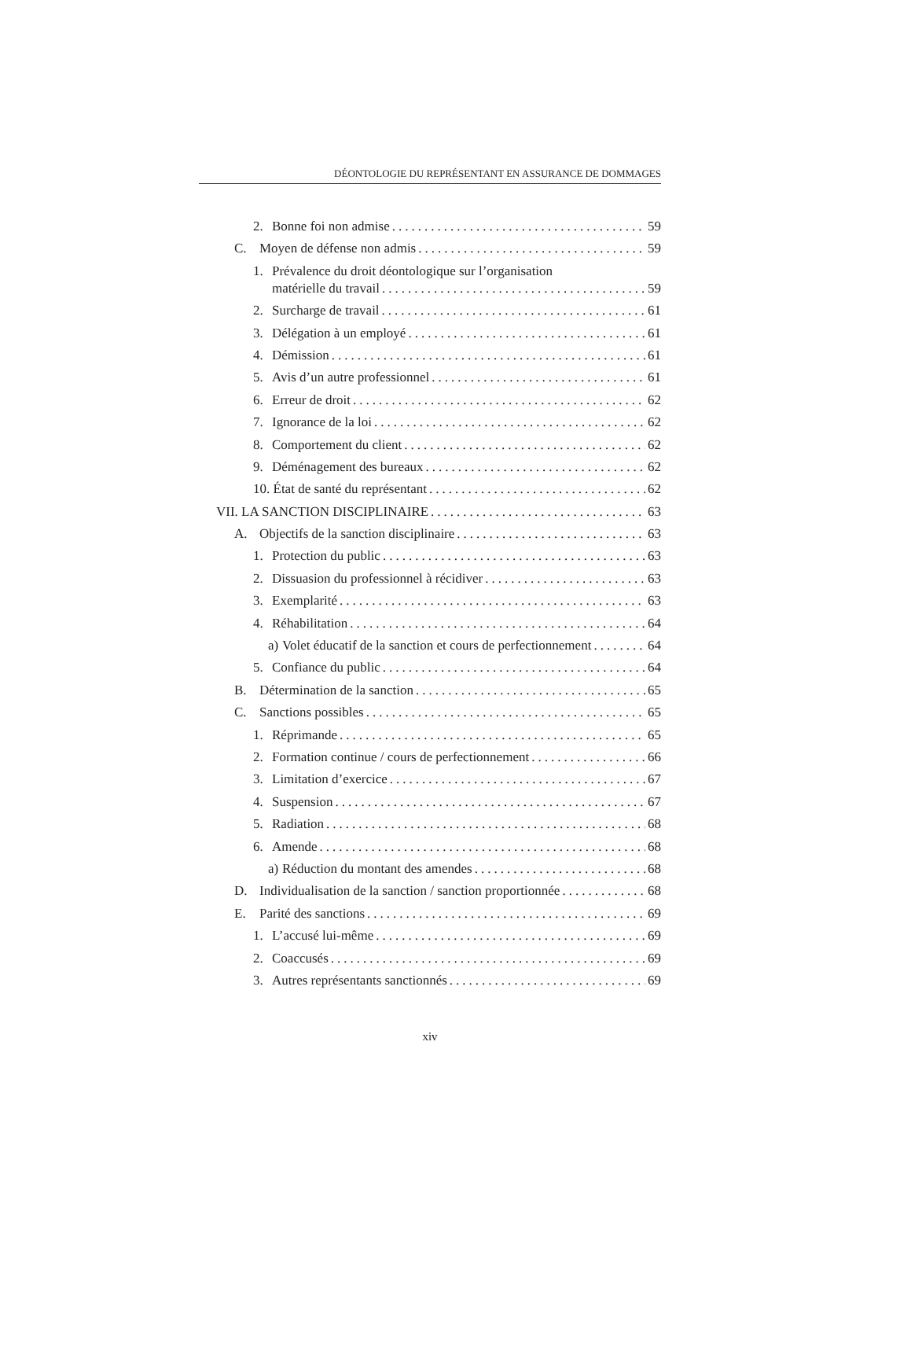DÉONTOLOGIE DU REPRÉSENTANT EN ASSURANCE DE DOMMAGES
2. Bonne foi non admise 59
C. Moyen de défense non admis 59
1. Prévalence du droit déontologique sur l’organisation
matérielle du travail 59
2. Surcharge de travail 61
3. Délégation à un employé 61
4. Démission 61
5. Avis d’un autre professionnel 61
6. Erreur de droit 62
7. Ignorance de la loi 62
8. Comportement du client 62
9. Déménagement des bureaux 62
10. État de santé du représentant 62
VII. LA SANCTION DISCIPLINAIRE 63
A. Objectifs de la sanction disciplinaire 63
1. Protection du public 63
2. Dissuasion du professionnel à récidiver 63
3. Exemplarité 63
4. Réhabilitation 64
a) Volet éducatif de la sanction et cours de perfectionnement 64
5. Confiance du public 64
B. Détermination de la sanction 65
C. Sanctions possibles 65
1. Réprimande 65
2. Formation continue / cours de perfectionnement 66
3. Limitation d’exercice 67
4. Suspension 67
5. Radiation 68
6. Amende 68
a) Réduction du montant des amendes 68
D. Individualisation de la sanction / sanction proportionnée 68
E. Parité des sanctions 69
1. L’accusé lui-même 69
2. Coaccusés 69
3. Autres représentants sanctionnés 69
xiv